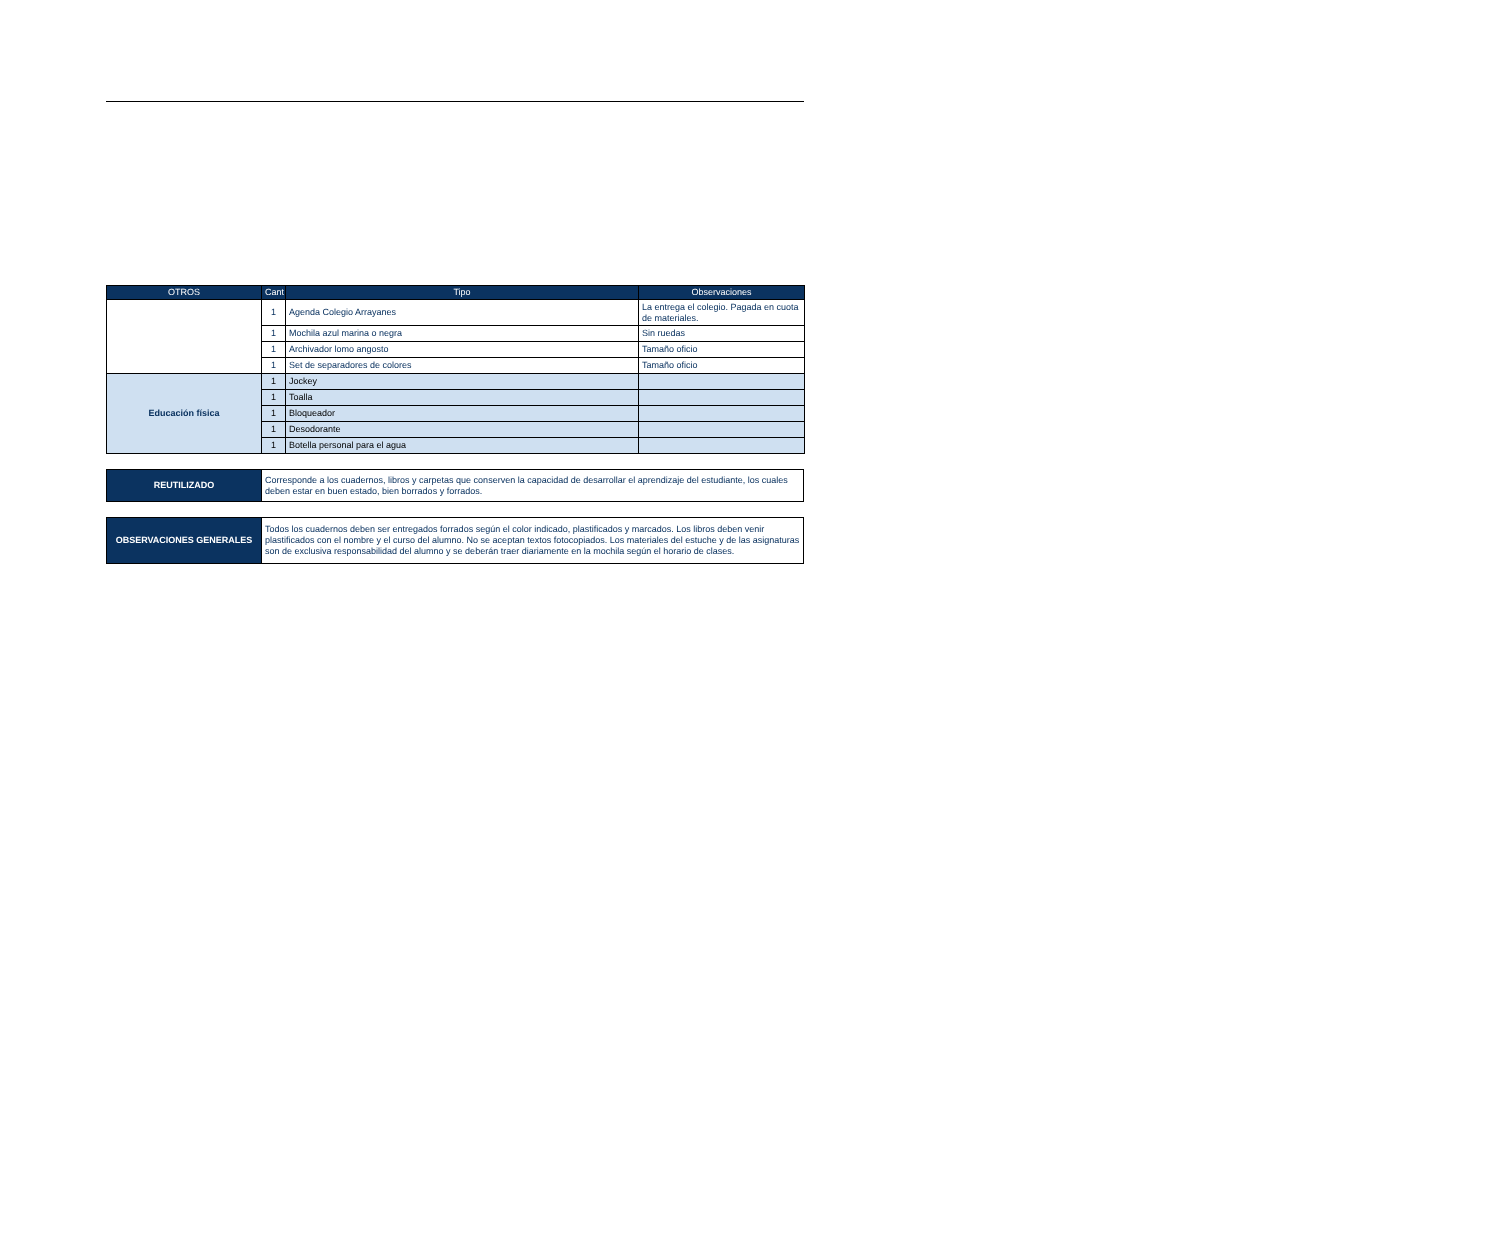| OTROS | Cant | Tipo | Observaciones |
| --- | --- | --- | --- |
| | 1 | Agenda Colegio Arrayanes | La entrega el colegio. Pagada en cuota de materiales. |
| | 1 | Mochila azul marina o negra | Sin ruedas |
| | 1 | Archivador lomo angosto | Tamaño oficio |
| | 1 | Set de separadores de colores | Tamaño oficio |
| Educación física | 1 | Jockey | |
| | 1 | Toalla | |
| | 1 | Bloqueador | |
| | 1 | Desodorante | |
| | 1 | Botella personal para el agua | |
| REUTILIZADO | Corresponde a los cuadernos, libros y carpetas que conserven la capacidad de desarrollar el aprendizaje del estudiante, los cuales deben estar en buen estado, bien borrados y forrados. |
| OBSERVACIONES GENERALES | Todos los cuadernos deben ser entregados forrados según el color indicado, plastificados y marcados. Los libros deben venir plastificados con el nombre y el curso del alumno. No se aceptan textos fotocopiados. Los materiales del estuche y de las asignaturas son de exclusiva responsabilidad del alumno y se deberán traer diariamente en la mochila según el horario de clases. |